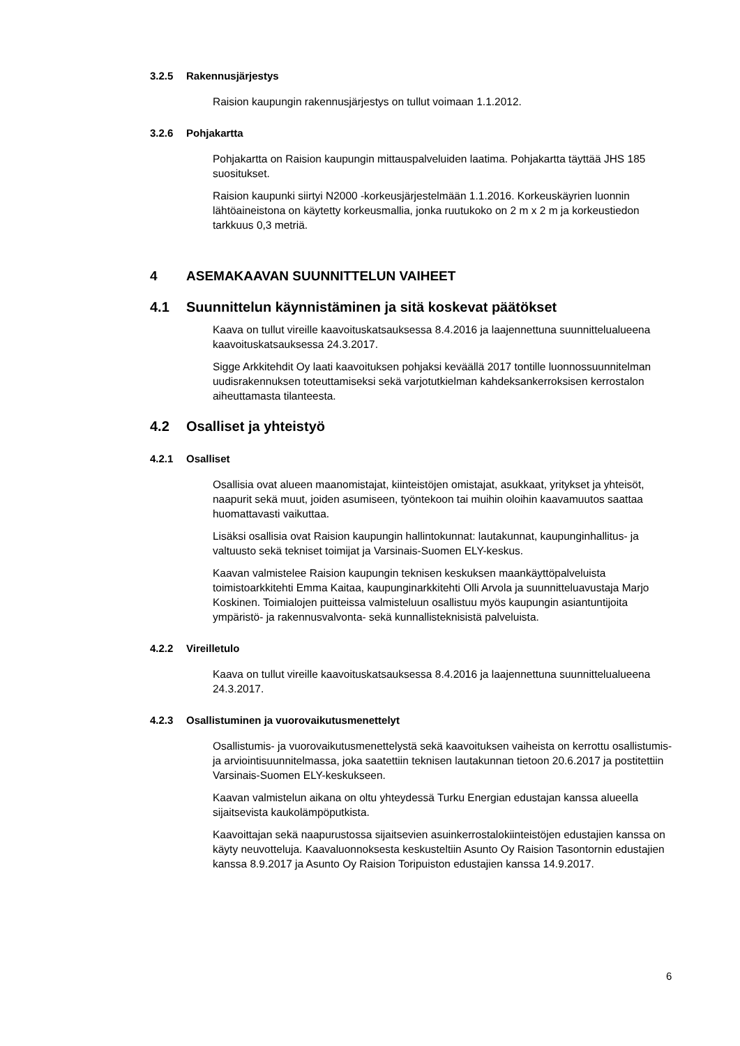3.2.5 Rakennusjärjestys
Raision kaupungin rakennusjärjestys on tullut voimaan 1.1.2012.
3.2.6 Pohjakartta
Pohjakartta on Raision kaupungin mittauspalveluiden laatima. Pohjakartta täyttää JHS 185 suositukset.
Raision kaupunki siirtyi N2000 -korkeusjärjestelmään 1.1.2016. Korkeuskäyrien luonnin lähtöaineistona on käytetty korkeusmallia, jonka ruutukoko on 2 m x 2 m ja korkeustiedon tarkkuus 0,3 metriä.
4 ASEMAKAAVAN SUUNNITTELUN VAIHEET
4.1 Suunnittelun käynnistäminen ja sitä koskevat päätökset
Kaava on tullut vireille kaavoituskatsauksessa 8.4.2016 ja laajennettuna suunnittelualueena kaavoituskatsauksessa 24.3.2017.
Sigge Arkkitehdit Oy laati kaavoituksen pohjaksi keväällä 2017 tontille luonnossuunnitelman uudisrakennuksen toteuttamiseksi sekä varjotutkielman kahdeksankerroksisen kerrostalon aiheuttamasta tilanteesta.
4.2 Osalliset ja yhteistyö
4.2.1 Osalliset
Osallisia ovat alueen maanomistajat, kiinteistöjen omistajat, asukkaat, yritykset ja yhteisöt, naapurit sekä muut, joiden asumiseen, työntekoon tai muihin oloihin kaavamuutos saattaa huomattavasti vaikuttaa.
Lisäksi osallisia ovat Raision kaupungin hallintokunnat: lautakunnat, kaupunginhallitus- ja valtuusto sekä tekniset toimijat ja Varsinais-Suomen ELY-keskus.
Kaavan valmistelee Raision kaupungin teknisen keskuksen maankäyttöpalveluista toimistoarkkitehti Emma Kaitaa, kaupunginarkkitehti Olli Arvola ja suunnitteluavustaja Marjo Koskinen. Toimialojen puitteissa valmisteluun osallistuu myös kaupungin asiantuntijoita ympäristö- ja rakennusvalvonta- sekä kunnallisteknisistä palveluista.
4.2.2 Vireilletulo
Kaava on tullut vireille kaavoituskatsauksessa 8.4.2016 ja laajennettuna suunnittelualueena 24.3.2017.
4.2.3 Osallistuminen ja vuorovaikutusmenettelyt
Osallistumis- ja vuorovaikutusmenettelystä sekä kaavoituksen vaiheista on kerrottu osallistumis- ja arviointisuunnitelmassa, joka saatettiin teknisen lautakunnan tietoon 20.6.2017 ja postitettiin Varsinais-Suomen ELY-keskukseen.
Kaavan valmistelun aikana on oltu yhteydessä Turku Energian edustajan kanssa alueella sijaitsevista kaukolämpöputkista.
Kaavoittajan sekä naapurustossa sijaitsevien asuinkerrostalokiinteistöjen edustajien kanssa on käyty neuvotteluja. Kaavaluonnoksesta keskusteltiin Asunto Oy Raision Tasontornin edustajien kanssa 8.9.2017 ja Asunto Oy Raision Toripuiston edustajien kanssa 14.9.2017.
6